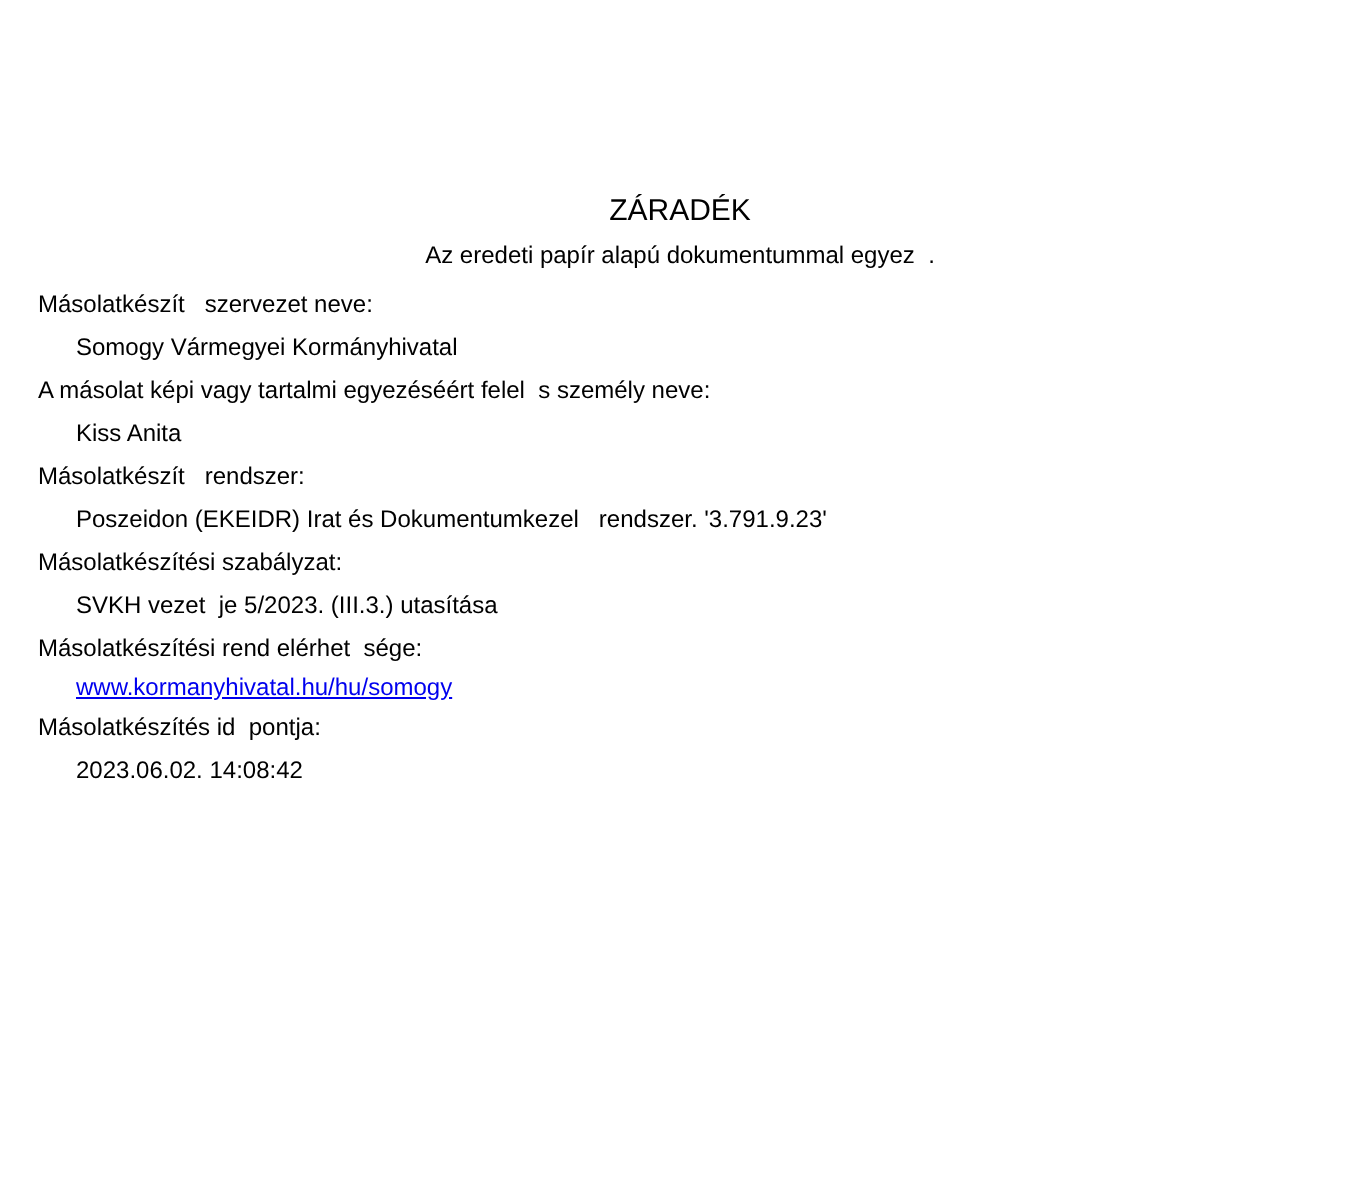ZÁRADÉK
Az eredeti papír alapú dokumentummal egyez .
Másolatkészít szervezet neve:
Somogy Vármegyei Kormányhivatal
A másolat képi vagy tartalmi egyezéséért felel s személy neve:
Kiss Anita
Másolatkészít rendszer:
Poszeidon (EKEIDR) Irat és Dokumentumkezel rendszer. '3.791.9.23'
Másolatkészítési szabályzat:
SVKH vezet je 5/2023. (III.3.) utasítása
Másolatkészítési rend elérhet sége:
www.kormanyhivatal.hu/hu/somogy
Másolatkészítés id pontja:
2023.06.02. 14:08:42